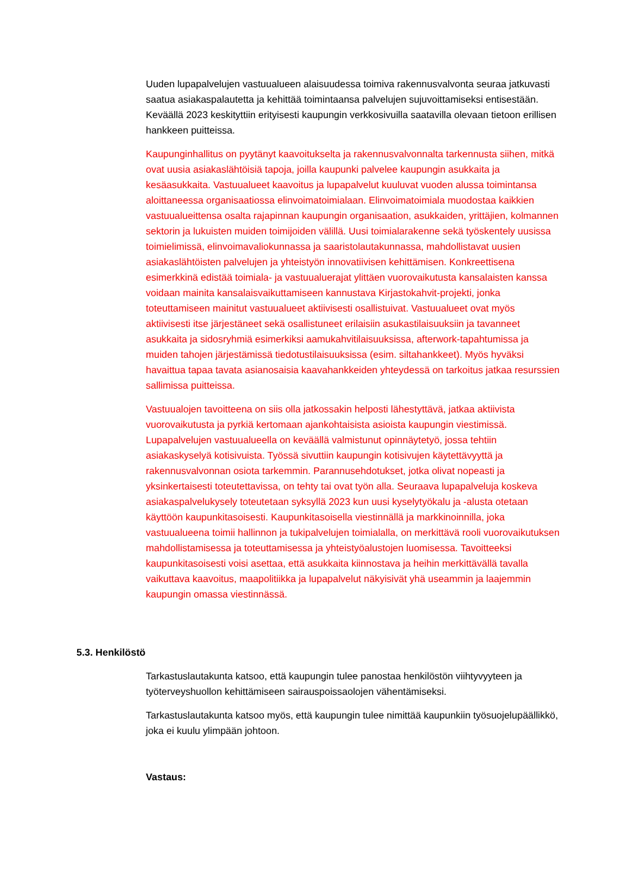Uuden lupapalvelujen vastuualueen alaisuudessa toimiva rakennusvalvonta seuraa jatkuvasti saatua asiakaspalautetta ja kehittää toimintaansa palvelujen sujuvoittamiseksi entisestään. Keväällä 2023 keskityttiin erityisesti kaupungin verkkosivuilla saatavilla olevaan tietoon erillisen hankkeen puitteissa.
Kaupunginhallitus on pyytänyt kaavoitukselta ja rakennusvalvonnalta tarkennusta siihen, mitkä ovat uusia asiakaslähtöisiä tapoja, joilla kaupunki palvelee kaupungin asukkaita ja kesäasukkaita. Vastuualueet kaavoitus ja lupapalvelut kuuluvat vuoden alussa toimintansa aloittaneessa organisaatiossa elinvoimatoimialaan. Elinvoimatoimiala muodostaa kaikkien vastuualueittensa osalta rajapinnan kaupungin organisaation, asukkaiden, yrittäjien, kolmannen sektorin ja lukuisten muiden toimijoiden välillä. Uusi toimialarakenne sekä työskentely uusissa toimielimissä, elinvoimavaliokunnassa ja saaristolautakunnassa, mahdollistavat uusien asiakaslähtöisten palvelujen ja yhteistyön innovatiivisen kehittämisen. Konkreettisena esimerkkinä edistää toimiala- ja vastuualuerajat ylittäen vuorovaikutusta kansalaisten kanssa voidaan mainita kansalaisvaikuttamiseen kannustava Kirjastokahvit-projekti, jonka toteuttamiseen mainitut vastuualueet aktiivisesti osallistuivat. Vastuualueet ovat myös aktiivisesti itse järjestäneet sekä osallistuneet erilaisiin asukastilaisuuksiin ja tavanneet asukkaita ja sidosryhmiä esimerkiksi aamukahvitilaisuuksissa, afterwork-tapahtumissa ja muiden tahojen järjestämissä tiedotustilaisuuksissa (esim. siltahankkeet). Myös hyväksi havaittua tapaa tavata asianosaisia kaavahankkeiden yhteydessä on tarkoitus jatkaa resurssien sallimissa puitteissa.
Vastuualojen tavoitteena on siis olla jatkossakin helposti lähestyttävä, jatkaa aktiivista vuorovaikutusta ja pyrkiä kertomaan ajankohtaisista asioista kaupungin viestimissä. Lupapalvelujen vastuualueella on keväällä valmistunut opinnäytetyö, jossa tehtiin asiakaskyselyä kotisivuista. Työssä sivuttiin kaupungin kotisivujen käytettävyyttä ja rakennusvalvonnan osiota tarkemmin. Parannusehdotukset, jotka olivat nopeasti ja yksinkertaisesti toteutettavissa, on tehty tai ovat työn alla. Seuraava lupapalveluja koskeva asiakaspalvelukysely toteutetaan syksyllä 2023 kun uusi kyselytyökalu ja -alusta otetaan käyttöön kaupunkitasoisesti. Kaupunkitasoisella viestinnällä ja markkinoinnilla, joka vastuualueena toimii hallinnon ja tukipalvelujen toimialalla, on merkittävä rooli vuorovaikutuksen mahdollistamisessa ja toteuttamisessa ja yhteistyöalustojen luomisessa. Tavoitteeksi kaupunkitasoisesti voisi asettaa, että asukkaita kiinnostava ja heihin merkittävällä tavalla vaikuttava kaavoitus, maapolitiikka ja lupapalvelut näkyisivät yhä useammin ja laajemmin kaupungin omassa viestinnässä.
5.3. Henkilöstö
Tarkastuslautakunta katsoo, että kaupungin tulee panostaa henkilöstön viihtyvyyteen ja työterveyshuollon kehittämiseen sairauspoissaolojen vähentämiseksi.
Tarkastuslautakunta katsoo myös, että kaupungin tulee nimittää kaupunkiin työsuojelupäällikkö, joka ei kuulu ylimpään johtoon.
Vastaus: